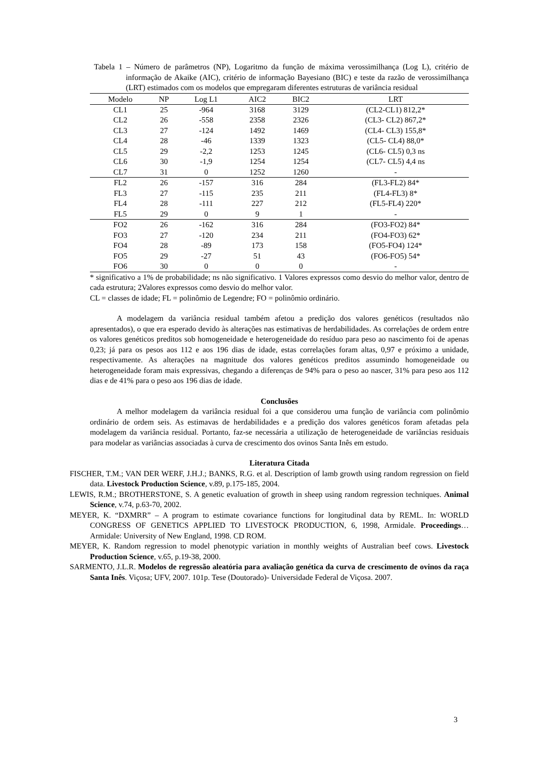Tabela 1 – Número de parâmetros (NP), Logaritmo da função de máxima verossimilhança (Log L), critério de informação de Akaike (AIC), critério de informação Bayesiano (BIC) e teste da razão de verossimilhança (LRT) estimados com os modelos que empregaram diferentes estruturas de variância residual
| Modelo | NP | Log L1 | AIC2 | BIC2 | LRT |
| --- | --- | --- | --- | --- | --- |
| CL1 | 25 | -964 | 3168 | 3129 | (CL2-CL1) 812,2* |
| CL2 | 26 | -558 | 2358 | 2326 | (CL3- CL2) 867,2* |
| CL3 | 27 | -124 | 1492 | 1469 | (CL4- CL3) 155,8* |
| CL4 | 28 | -46 | 1339 | 1323 | (CL5- CL4) 88,0* |
| CL5 | 29 | -2,2 | 1253 | 1245 | (CL6- CL5) 0,3 ns |
| CL6 | 30 | -1,9 | 1254 | 1254 | (CL7- CL5) 4,4 ns |
| CL7 | 31 | 0 | 1252 | 1260 | - |
| FL2 | 26 | -157 | 316 | 284 | (FL3-FL2) 84* |
| FL3 | 27 | -115 | 235 | 211 | (FL4-FL3) 8* |
| FL4 | 28 | -111 | 227 | 212 | (FL5-FL4) 220* |
| FL5 | 29 | 0 | 9 | 1 | - |
| FO2 | 26 | -162 | 316 | 284 | (FO3-FO2) 84* |
| FO3 | 27 | -120 | 234 | 211 | (FO4-FO3) 62* |
| FO4 | 28 | -89 | 173 | 158 | (FO5-FO4) 124* |
| FO5 | 29 | -27 | 51 | 43 | (FO6-FO5) 54* |
| FO6 | 30 | 0 | 0 | 0 | - |
* significativo a 1% de probabilidade; ns não significativo. 1 Valores expressos como desvio do melhor valor, dentro de cada estrutura; 2Valores expressos como desvio do melhor valor.
CL = classes de idade; FL = polinômio de Legendre; FO = polinômio ordinário.
A modelagem da variância residual também afetou a predição dos valores genéticos (resultados não apresentados), o que era esperado devido às alterações nas estimativas de herdabilidades. As correlações de ordem entre os valores genéticos preditos sob homogeneidade e heterogeneidade do resíduo para peso ao nascimento foi de apenas 0,23; já para os pesos aos 112 e aos 196 dias de idade, estas correlações foram altas, 0,97 e próximo a unidade, respectivamente. As alterações na magnitude dos valores genéticos preditos assumindo homogeneidade ou heterogeneidade foram mais expressivas, chegando a diferenças de 94% para o peso ao nascer, 31% para peso aos 112 dias e de 41% para o peso aos 196 dias de idade.
Conclusões
A melhor modelagem da variância residual foi a que considerou uma função de variância com polinômio ordinário de ordem seis. As estimavas de herdabilidades e a predição dos valores genéticos foram afetadas pela modelagem da variância residual. Portanto, faz-se necessária a utilização de heterogeneidade de variâncias residuais para modelar as variâncias associadas à curva de crescimento dos ovinos Santa Inês em estudo.
Literatura Citada
FISCHER, T.M.; VAN DER WERF, J.H.J.; BANKS, R.G. et al. Description of lamb growth using random regression on field data. Livestock Production Science, v.89, p.175-185, 2004.
LEWIS, R.M.; BROTHERSTONE, S. A genetic evaluation of growth in sheep using random regression techniques. Animal Science, v.74, p.63-70, 2002.
MEYER, K. “DXMRR” – A program to estimate covariance functions for longitudinal data by REML. In: WORLD CONGRESS OF GENETICS APPLIED TO LIVESTOCK PRODUCTION, 6, 1998, Armidale. Proceedings… Armidale: University of New England, 1998. CD ROM.
MEYER, K. Random regression to model phenotypic variation in monthly weights of Australian beef cows. Livestock Production Science, v.65, p.19-38, 2000.
SARMENTO, J.L.R. Modelos de regressão aleatória para avaliação genética da curva de crescimento de ovinos da raça Santa Inês. Viçosa; UFV, 2007. 101p. Tese (Doutorado)- Universidade Federal de Viçosa. 2007.
3